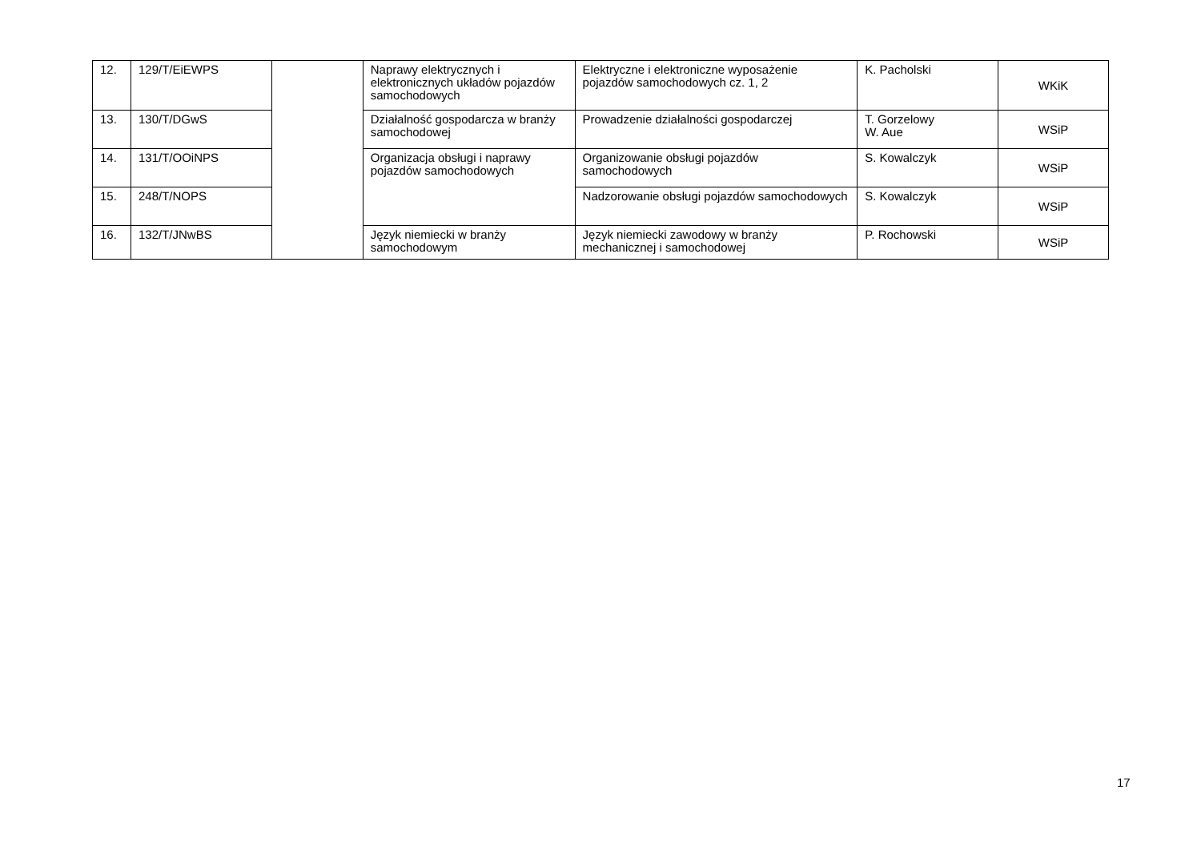| 12. | 129/T/EiEWPS | | Naprawy elektrycznych i elektronicznych układów pojazdów samochodowych | Elektryczne i elektroniczne wyposażenie pojazdów samochodowych cz. 1, 2 | K. Pacholski | WKiK |
| 13. | 130/T/DGwS | | Działalność gospodarcza w branży samochodowej | Prowadzenie działalności gospodarczej | T. Gorzelowy W. Aue | WSiP |
| 14. | 131/T/OOiNPS | | Organizacja obsługi i naprawy pojazdów samochodowych | Organizowanie obsługi pojazdów samochodowych | S. Kowalczyk | WSiP |
| 15. | 248/T/NOPS | | | Nadzorowanie obsługi pojazdów samochodowych | S. Kowalczyk | WSiP |
| 16. | 132/T/JNwBS | | Język niemiecki w branży samochodowym | Język niemiecki zawodowy w branży mechanicznej i samochodowej | P. Rochowski | WSiP |
17